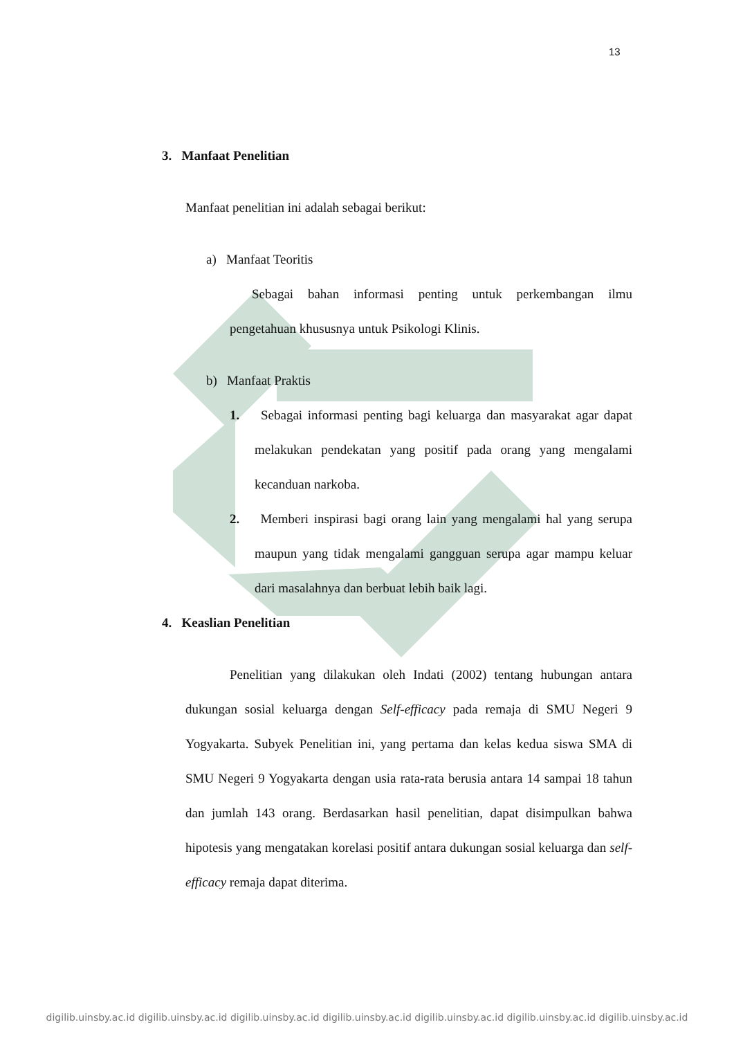13
3. Manfaat Penelitian
Manfaat penelitian ini adalah sebagai berikut:
a) Manfaat Teoritis
Sebagai bahan informasi penting untuk perkembangan ilmu pengetahuan khususnya untuk Psikologi Klinis.
b) Manfaat Praktis
1. Sebagai informasi penting bagi keluarga dan masyarakat agar dapat melakukan pendekatan yang positif pada orang yang mengalami kecanduan narkoba.
2. Memberi inspirasi bagi orang lain yang mengalami hal yang serupa maupun yang tidak mengalami gangguan serupa agar mampu keluar dari masalahnya dan berbuat lebih baik lagi.
4. Keaslian Penelitian
Penelitian yang dilakukan oleh Indati (2002) tentang hubungan antara dukungan sosial keluarga dengan Self-efficacy pada remaja di SMU Negeri 9 Yogyakarta. Subyek Penelitian ini, yang pertama dan kelas kedua siswa SMA di SMU Negeri 9 Yogyakarta dengan usia rata-rata berusia antara 14 sampai 18 tahun dan jumlah 143 orang. Berdasarkan hasil penelitian, dapat disimpulkan bahwa hipotesis yang mengatakan korelasi positif antara dukungan sosial keluarga dan self-efficacy remaja dapat diterima.
digilib.uinsby.ac.id digilib.uinsby.ac.id digilib.uinsby.ac.id digilib.uinsby.ac.id digilib.uinsby.ac.id digilib.uinsby.ac.id digilib.uinsby.ac.id